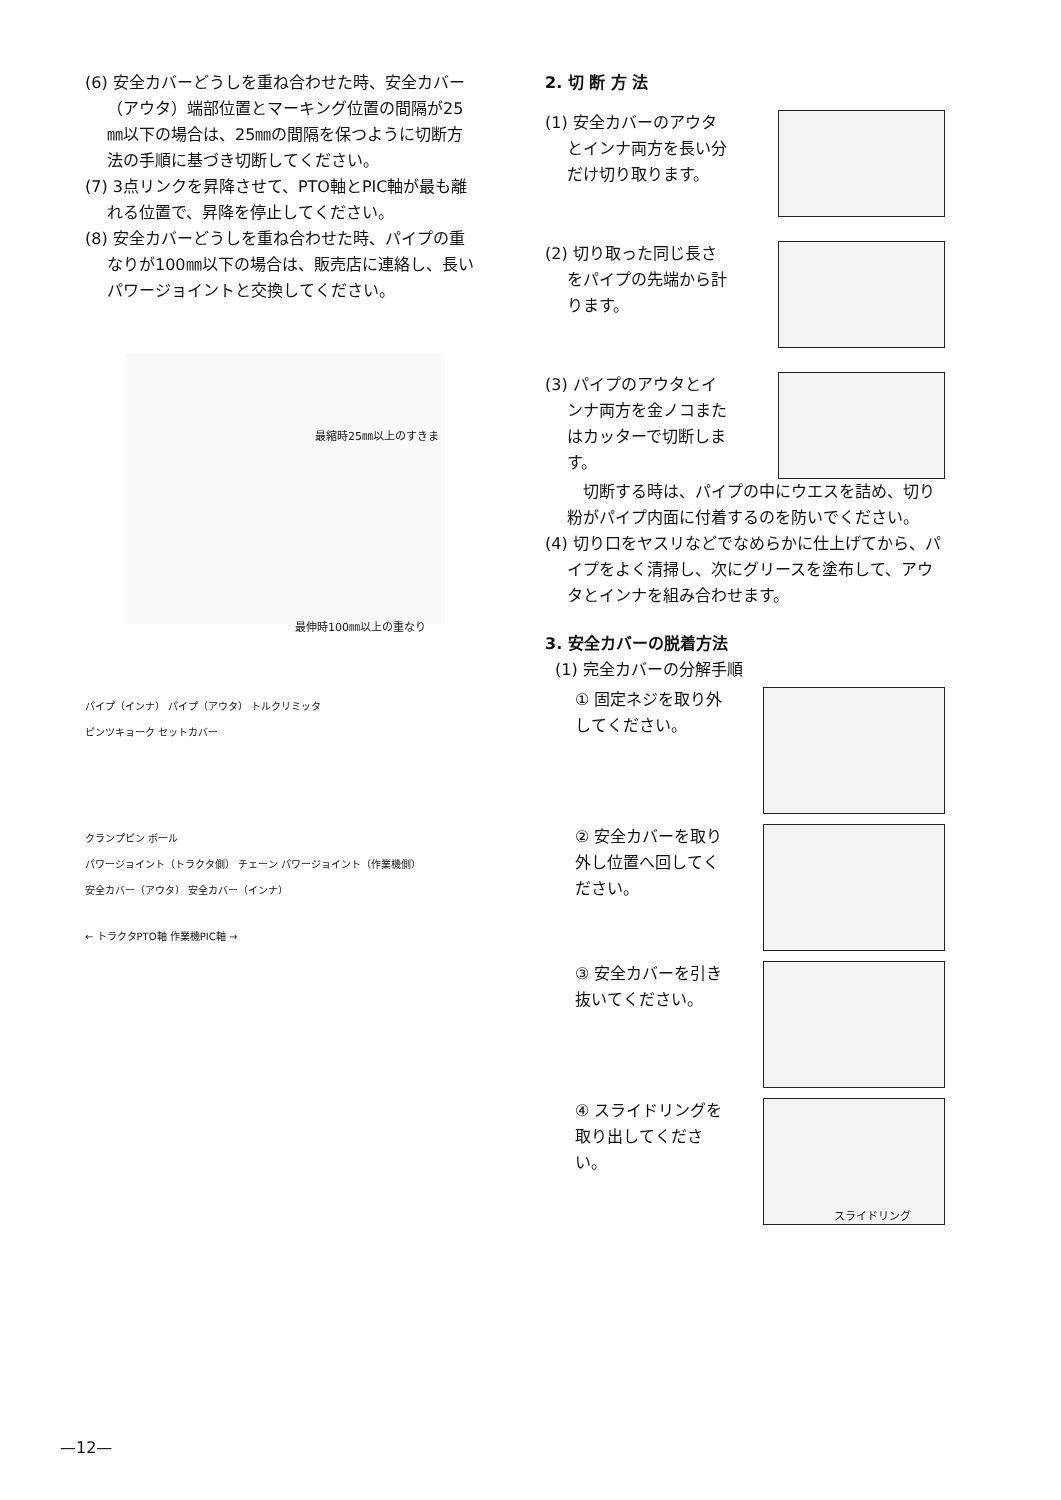(6) 安全カバーどうしを重ね合わせた時、安全カバー（アウタ）端部位置とマーキング位置の間隔が25㎜以下の場合は、25㎜の間隔を保つように切断方法の手順に基づき切断してください。
(7) 3点リンクを昇降させて、PTO軸とPIC軸が最も離れる位置で、昇降を停止してください。
(8) 安全カバーどうしを重ね合わせた時、パイプの重なりが100㎜以下の場合は、販売店に連絡し、長いパワージョイントと交換してください。
最縮時25㎜以上のすきま
最伸時100㎜以上の重なり
パイプ（インナ） パイプ（アウタ） トルクリミッタ
ピンツキョーク セットカバー
クランプピン ボール
パワージョイント（トラクタ側） チェーン パワージョイント（作業機側）
安全カバー（アウタ） 安全カバー（インナ）
← トラクタPTO軸 作業機PIC軸 →
2. 切 断 方 法
(1) 安全カバーのアウタとインナ両方を長い分だけ切り取ります。
(2) 切り取った同じ長さをパイプの先端から計ります。
(3) パイプのアウタとインナ両方を金ノコまたはカッターで切断します。
　切断する時は、パイプの中にウエスを詰め、切り粉がパイプ内面に付着するのを防いでください。
(4) 切り口をヤスリなどでなめらかに仕上げてから、パイプをよく清掃し、次にグリースを塗布して、アウタとインナを組み合わせます。
3. 安全カバーの脱着方法
(1) 完全カバーの分解手順
① 固定ネジを取り外してください。
② 安全カバーを取り外し位置へ回してください。
③ 安全カバーを引き抜いてください。
④ スライドリングを取り出してください。
スライドリング
—12—